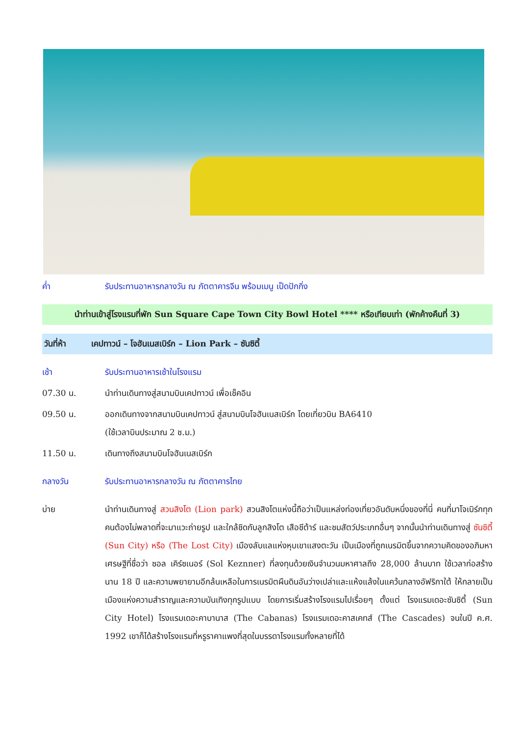ค่ำ รับประทานอาหารกลางวัน ณ ภัตตาคารจีน พร้อมเมนู เป็ดปักกิ่ง
นำท่านเข้าสู่โรงแรมที่พัก Sun Square Cape Town City Bowl Hotel **** หรือเทียบเท่า (พักค้างคืนที่ 3)
วันที่ห้า เคปทาวน์ – โจฮันเนสเบิร์ก – Lion Park – ซันซิตี้
เช้า รับประทานอาหารเช้าในโรงแรม
07.30 น. นำท่านเดินทางสู่สนามบินเคปทาวน์ เพื่อเช็คอิน
09.50 น. ออกเดินทางจากสนามบินเคปทาวน์ สู่สนามบินโจฮันเนสเบิร์ก โดยเที่ยวบิน BA6410
(ใช้เวลาบินประมาณ 2 ช.ม.)
11.50 น. เดินทางถึงสนามบินโจฮันเนสเบิร์ก
กลางวัน รับประทานอาหารกลางวัน ณ ภัตตาคารไทย
บ่าย นำท่านเดินทางสู่ สวนสิงโต (Lion park) สวนสิงโตแห่งนี้ถือว่าเป็นแหล่งท่องเที่ยวอันดับหนึ่งของที่นี่ คนที่มาโจเบิร์กทุกคนต้องไม่พลาดที่จะมาแวะถ่ายรูป และใกล้ชิดกับลูกสิงโต เสือชีต้าร์ และชมสัตว์ประเภทอื่นๆ จากนั้นนำท่านเดินทางสู่ ซันซิตี้ (Sun City) หรือ (The Lost City) เมืองลับแลแห่งหุบเขาแสงตะวัน เป็นเมืองที่ถูกเนรมิตขึ้นจากความคิดของอภิมหาเศรษฐีที่ชื่อว่า ซอล เคิร์ซเนอร์ (Sol Keznner) ที่ลงทุนด้วยเงินจำนวนมหาศาลถึง 28,000 ล้านบาท ใช้เวลาก่อสร้างนาน 18 ปี และความพยายามอีกล้นเหลือในการเนรมิตผืนดินอันว่างเปล่าและแห้งแล้งในแคว้นกลางอัฟริกาใต้ ให้กลายเป็นเมืองแห่งความสำราญและความบันเทิงทุกรูปแบบ โดยการเริ่มสร้างโรงแรมไปเรื่อยๆ ตั้งแต่ โรงแรมเดอะซันซิตี้ (Sun City Hotel) โรงแรมเดอะคาบานาส (The Cabanas) โรงแรมเดอะคาสเคทส์ (The Cascades) จนในปี ค.ศ. 1992 เขาก็ได้สร้างโรงแรมที่หรูราคาแพงที่สุดในบรรดาโรงแรมทั้งหลายที่ได้